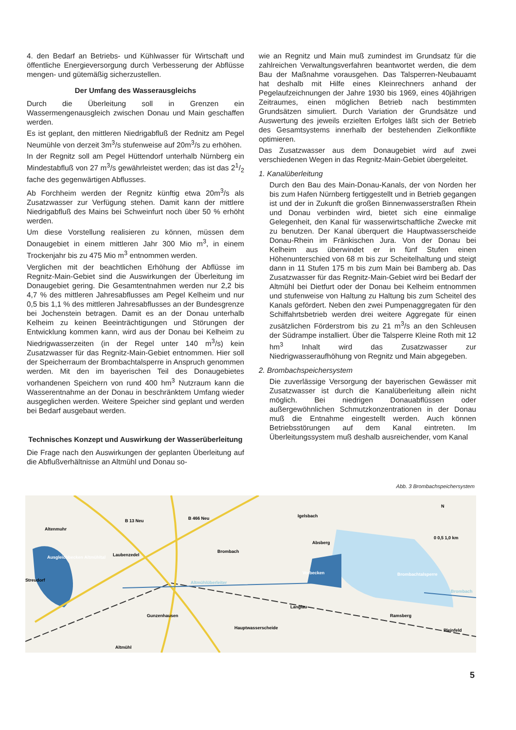4. den Bedarf an Betriebs- und Kühlwasser für Wirtschaft und öffentliche Energieversorgung durch Verbesserung der Abflüsse mengen- und gütemäßig sicherzustellen.
Der Umfang des Wasserausgleichs
Durch die Überleitung soll in Grenzen ein Wassermengenausgleich zwischen Donau und Main geschaffen werden.
Es ist geplant, den mittleren Niedrigabfluß der Rednitz am Pegel Neumühle von derzeit 3m<sup>3</sup>/s stufenweise auf 20m<sup>3</sup>/s zu erhöhen.
In der Regnitz soll am Pegel Hüttendorf unterhalb Nürnberg ein Mindestabfluß von 27 m<sup>3</sup>/s gewährleistet werden; das ist das 21/2 fache des gegenwärtigen Abflusses.
Ab Forchheim werden der Regnitz künftig etwa 20m<sup>3</sup>/s als Zusatzwasser zur Verfügung stehen. Damit kann der mittlere Niedrigabfluß des Mains bei Schweinfurt noch über 50 % erhöht werden.
Um diese Vorstellung realisieren zu können, müssen dem Donaugebiet in einem mittleren Jahr 300 Mio m<sup>3</sup>, in einem Trockenjahr bis zu 475 Mio m<sup>3</sup> entnommen werden.
Verglichen mit der beachtlichen Erhöhung der Abflüsse im Regnitz-Main-Gebiet sind die Auswirkungen der Überleitung im Donaugebiet gering. Die Gesamtentnahmen werden nur 2,2 bis 4,7 % des mittleren Jahresabflusses am Pegel Kelheim und nur 0,5 bis 1,1 % des mittleren Jahresabflusses an der Bundesgrenze bei Jochenstein betragen. Damit es an der Donau unterhalb Kelheim zu keinen Beeinträchtigungen und Störungen der Entwicklung kommen kann, wird aus der Donau bei Kelheim zu Niedrigwasserzeiten (in der Regel unter 140 m<sup>3</sup>/s) kein Zusatzwasser für das Regnitz-Main-Gebiet entnommen. Hier soll der Speicherraum der Brombachtalsperre in Anspruch genommen werden. Mit den im bayerischen Teil des Donaugebietes vorhandenen Speichern von rund 400 hm<sup>3</sup> Nutzraum kann die Wasserentnahme an der Donau in beschränktem Umfang wieder ausgeglichen werden. Weitere Speicher sind geplant und werden bei Bedarf ausgebaut werden.
Technisches Konzept und Auswirkung der Wasserüberleitung
Die Frage nach den Auswirkungen der geplanten Überleitung auf die Abflußverhältnisse an Altmühl und Donau so-
wie an Regnitz und Main muß zumindest im Grundsatz für die zahlreichen Verwaltungsverfahren beantwortet werden, die dem Bau der Maßnahme vorausgehen. Das Talsperren-Neubauamt hat deshalb mit Hilfe eines Kleinrechners anhand der Pegelaufzeichnungen der Jahre 1930 bis 1969, eines 40jährigen Zeitraumes, einen möglichen Betrieb nach bestimmten Grundsätzen simuliert. Durch Variation der Grundsätze und Auswertung des jeweils erzielten Erfolges läßt sich der Betrieb des Gesamtsystems innerhalb der bestehenden Zielkonflikte optimieren.
Das Zusatzwasser aus dem Donaugebiet wird auf zwei verschiedenen Wegen in das Regnitz-Main-Gebiet übergeleitet.
1. Kanalüberleitung
Durch den Bau des Main-Donau-Kanals, der von Norden her bis zum Hafen Nürnberg fertiggestellt und in Betrieb gegangen ist und der in Zukunft die großen Binnenwasserstraßen Rhein und Donau verbinden wird, bietet sich eine einmalige Gelegenheit, den Kanal für wasserwirtschaftliche Zwecke mit zu benutzen. Der Kanal überquert die Hauptwasserscheide Donau-Rhein im Fränkischen Jura. Von der Donau bei Kelheim aus überwindet er in fünf Stufen einen Höhenunterschied von 68 m bis zur Scheitelhaltung und steigt dann in 11 Stufen 175 m bis zum Main bei Bamberg ab. Das Zusatzwasser für das Regnitz-Main-Gebiet wird bei Bedarf der Altmühl bei Dietfurt oder der Donau bei Kelheim entnommen und stufenweise von Haltung zu Haltung bis zum Scheitel des Kanals gefördert. Neben den zwei Pumpenaggregaten für den Schiffahrtsbetrieb werden drei weitere Aggregate für einen zusätzlichen Förderstrom bis zu 21 m<sup>3</sup>/s an den Schleusen der Südrampe installiert. Über die Talsperre Kleine Roth mit 12 hm<sup>3</sup> Inhalt wird das Zusatzwasser zur Niedrigwasseraufhöhung von Regnitz und Main abgegeben.
2. Brombachspeichersystem
Die zuverlässige Versorgung der bayerischen Gewässer mit Zusatzwasser ist durch die Kanalüberleitung allein nicht möglich. Bei niedrigen Donauabflüssen oder außergewöhnlichen Schmutzkonzentrationen in der Donau muß die Entnahme eingestellt werden. Auch können Betriebsstörungen auf dem Kanal eintreten. Im Überleitungssystem muß deshalb ausreichender, vom Kanal
Abb. 3 Brombachspeichersystem
Altenmuhr
Laubenzedel
Streudorf
Ausgleichbecken Altmühltal
Brombach
Altmühlüberleiter
Igelsbach
Absberg
Vorbecken
Brombachtalsperre
Brombach
Gunzenhausen
Langlau
Hauptwasserscheide
Ramsberg
Pleinfeld
B 13 Neu
B 466 Neu
Altmühl
N
0 0,5 1,0 km
5